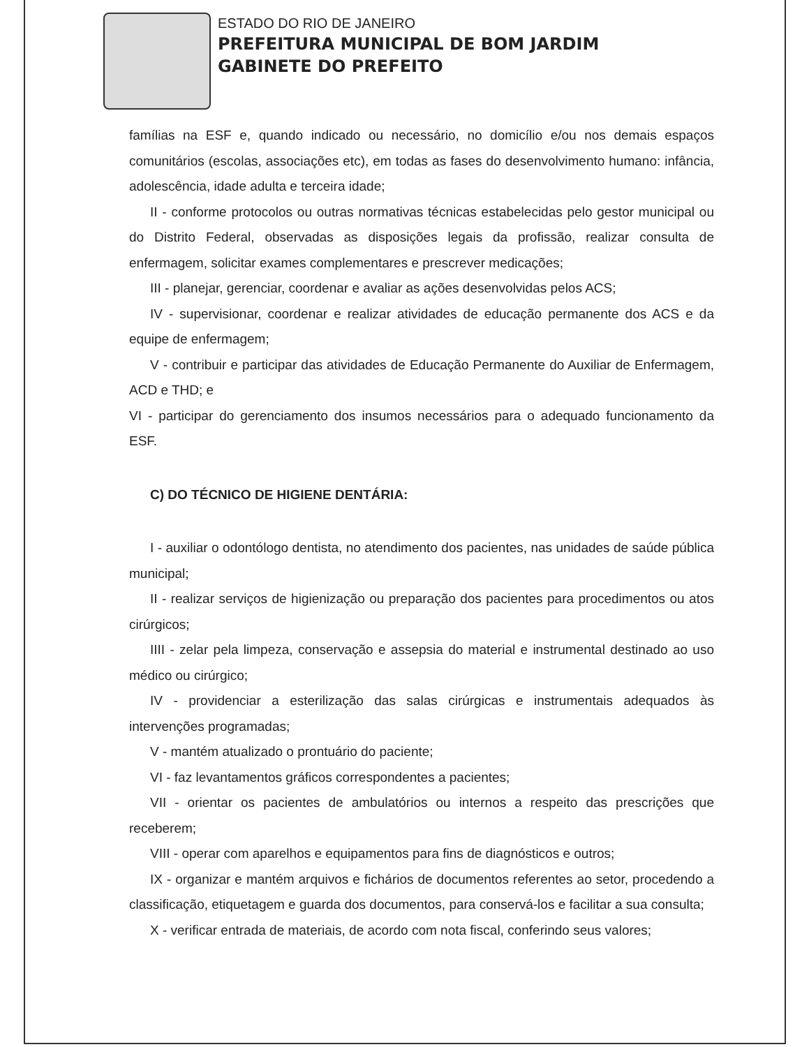ESTADO DO RIO DE JANEIRO
PREFEITURA MUNICIPAL DE BOM JARDIM
GABINETE DO PREFEITO
famílias na ESF e, quando indicado ou necessário, no domicílio e/ou nos demais espaços comunitários (escolas, associações etc), em todas as fases do desenvolvimento humano: infância, adolescência, idade adulta e terceira idade;
II - conforme protocolos ou outras normativas técnicas estabelecidas pelo gestor municipal ou do Distrito Federal, observadas as disposições legais da profissão, realizar consulta de enfermagem, solicitar exames complementares e prescrever medicações;
III - planejar, gerenciar, coordenar e avaliar as ações desenvolvidas pelos ACS;
IV - supervisionar, coordenar e realizar atividades de educação permanente dos ACS e da equipe de enfermagem;
V - contribuir e participar das atividades de Educação Permanente do Auxiliar de Enfermagem, ACD e THD; e
VI - participar do gerenciamento dos insumos necessários para o adequado funcionamento da ESF.
C) DO TÉCNICO DE HIGIENE DENTÁRIA:
I - auxiliar o odontólogo dentista, no atendimento dos pacientes, nas unidades de saúde pública municipal;
II - realizar serviços de higienização ou preparação dos pacientes para procedimentos ou atos cirúrgicos;
IIII - zelar pela limpeza, conservação e assepsia do material e instrumental destinado ao uso médico ou cirúrgico;
IV - providenciar a esterilização das salas cirúrgicas e instrumentais adequados às intervenções programadas;
V - mantém atualizado o prontuário do paciente;
VI - faz levantamentos gráficos correspondentes a pacientes;
VII - orientar os pacientes de ambulatórios ou internos a respeito das prescrições que receberem;
VIII - operar com aparelhos e equipamentos para fins de diagnósticos e outros;
IX - organizar e mantém arquivos e fichários de documentos referentes ao setor, procedendo a classificação, etiquetagem e guarda dos documentos, para conservá-los e facilitar a sua consulta;
X - verificar entrada de materiais, de acordo com nota fiscal, conferindo seus valores;